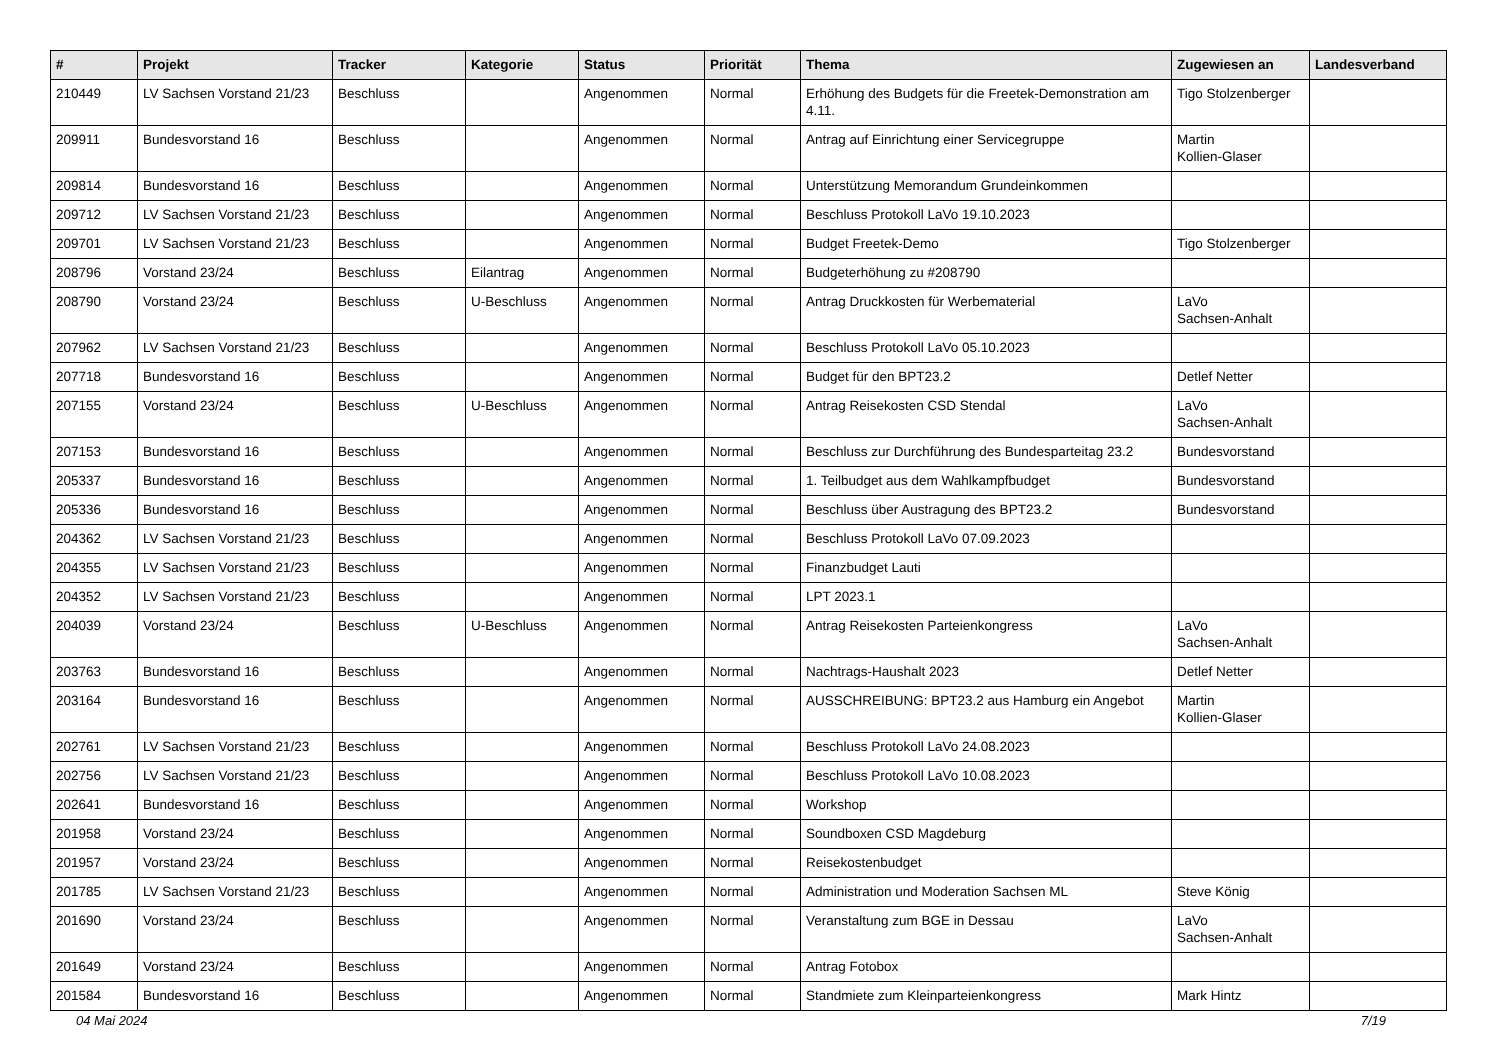| # | Projekt | Tracker | Kategorie | Status | Priorität | Thema | Zugewiesen an | Landesverband |
| --- | --- | --- | --- | --- | --- | --- | --- | --- |
| 210449 | LV Sachsen Vorstand 21/23 | Beschluss | | Angenommen | Normal | Erhöhung des Budgets für die Freetek-Demonstration am 4.11. | Tigo Stolzenberger | |
| 209911 | Bundesvorstand 16 | Beschluss | | Angenommen | Normal | Antrag auf Einrichtung einer Servicegruppe | Martin Kollien-Glaser | |
| 209814 | Bundesvorstand 16 | Beschluss | | Angenommen | Normal | Unterstützung Memorandum Grundeinkommen | | |
| 209712 | LV Sachsen Vorstand 21/23 | Beschluss | | Angenommen | Normal | Beschluss Protokoll LaVo 19.10.2023 | | |
| 209701 | LV Sachsen Vorstand 21/23 | Beschluss | | Angenommen | Normal | Budget Freetek-Demo | Tigo Stolzenberger | |
| 208796 | Vorstand 23/24 | Beschluss | Eilantrag | Angenommen | Normal | Budgeterhöhung zu #208790 | | |
| 208790 | Vorstand 23/24 | Beschluss | U-Beschluss | Angenommen | Normal | Antrag Druckkosten für Werbematerial | LaVo Sachsen-Anhalt | |
| 207962 | LV Sachsen Vorstand 21/23 | Beschluss | | Angenommen | Normal | Beschluss Protokoll LaVo 05.10.2023 | | |
| 207718 | Bundesvorstand 16 | Beschluss | | Angenommen | Normal | Budget für den BPT23.2 | Detlef Netter | |
| 207155 | Vorstand 23/24 | Beschluss | U-Beschluss | Angenommen | Normal | Antrag Reisekosten CSD Stendal | LaVo Sachsen-Anhalt | |
| 207153 | Bundesvorstand 16 | Beschluss | | Angenommen | Normal | Beschluss zur Durchführung des Bundesparteitag 23.2 | Bundesvorstand | |
| 205337 | Bundesvorstand 16 | Beschluss | | Angenommen | Normal | 1. Teilbudget aus dem Wahlkampfbudget | Bundesvorstand | |
| 205336 | Bundesvorstand 16 | Beschluss | | Angenommen | Normal | Beschluss über Austragung des BPT23.2 | Bundesvorstand | |
| 204362 | LV Sachsen Vorstand 21/23 | Beschluss | | Angenommen | Normal | Beschluss Protokoll LaVo 07.09.2023 | | |
| 204355 | LV Sachsen Vorstand 21/23 | Beschluss | | Angenommen | Normal | Finanzbudget Lauti | | |
| 204352 | LV Sachsen Vorstand 21/23 | Beschluss | | Angenommen | Normal | LPT 2023.1 | | |
| 204039 | Vorstand 23/24 | Beschluss | U-Beschluss | Angenommen | Normal | Antrag Reisekosten Parteienkongress | LaVo Sachsen-Anhalt | |
| 203763 | Bundesvorstand 16 | Beschluss | | Angenommen | Normal | Nachtrags-Haushalt 2023 | Detlef Netter | |
| 203164 | Bundesvorstand 16 | Beschluss | | Angenommen | Normal | AUSSCHREIBUNG: BPT23.2 aus Hamburg ein Angebot | Martin Kollien-Glaser | |
| 202761 | LV Sachsen Vorstand 21/23 | Beschluss | | Angenommen | Normal | Beschluss Protokoll LaVo 24.08.2023 | | |
| 202756 | LV Sachsen Vorstand 21/23 | Beschluss | | Angenommen | Normal | Beschluss Protokoll LaVo 10.08.2023 | | |
| 202641 | Bundesvorstand 16 | Beschluss | | Angenommen | Normal | Workshop | | |
| 201958 | Vorstand 23/24 | Beschluss | | Angenommen | Normal | Soundboxen CSD Magdeburg | | |
| 201957 | Vorstand 23/24 | Beschluss | | Angenommen | Normal | Reisekostenbudget | | |
| 201785 | LV Sachsen Vorstand 21/23 | Beschluss | | Angenommen | Normal | Administration und Moderation Sachsen ML | Steve König | |
| 201690 | Vorstand 23/24 | Beschluss | | Angenommen | Normal | Veranstaltung zum BGE in Dessau | LaVo Sachsen-Anhalt | |
| 201649 | Vorstand 23/24 | Beschluss | | Angenommen | Normal | Antrag Fotobox | | |
| 201584 | Bundesvorstand 16 | Beschluss | | Angenommen | Normal | Standmiete zum Kleinparteienkongress | Mark Hintz | |
04 Mai 2024 7/19